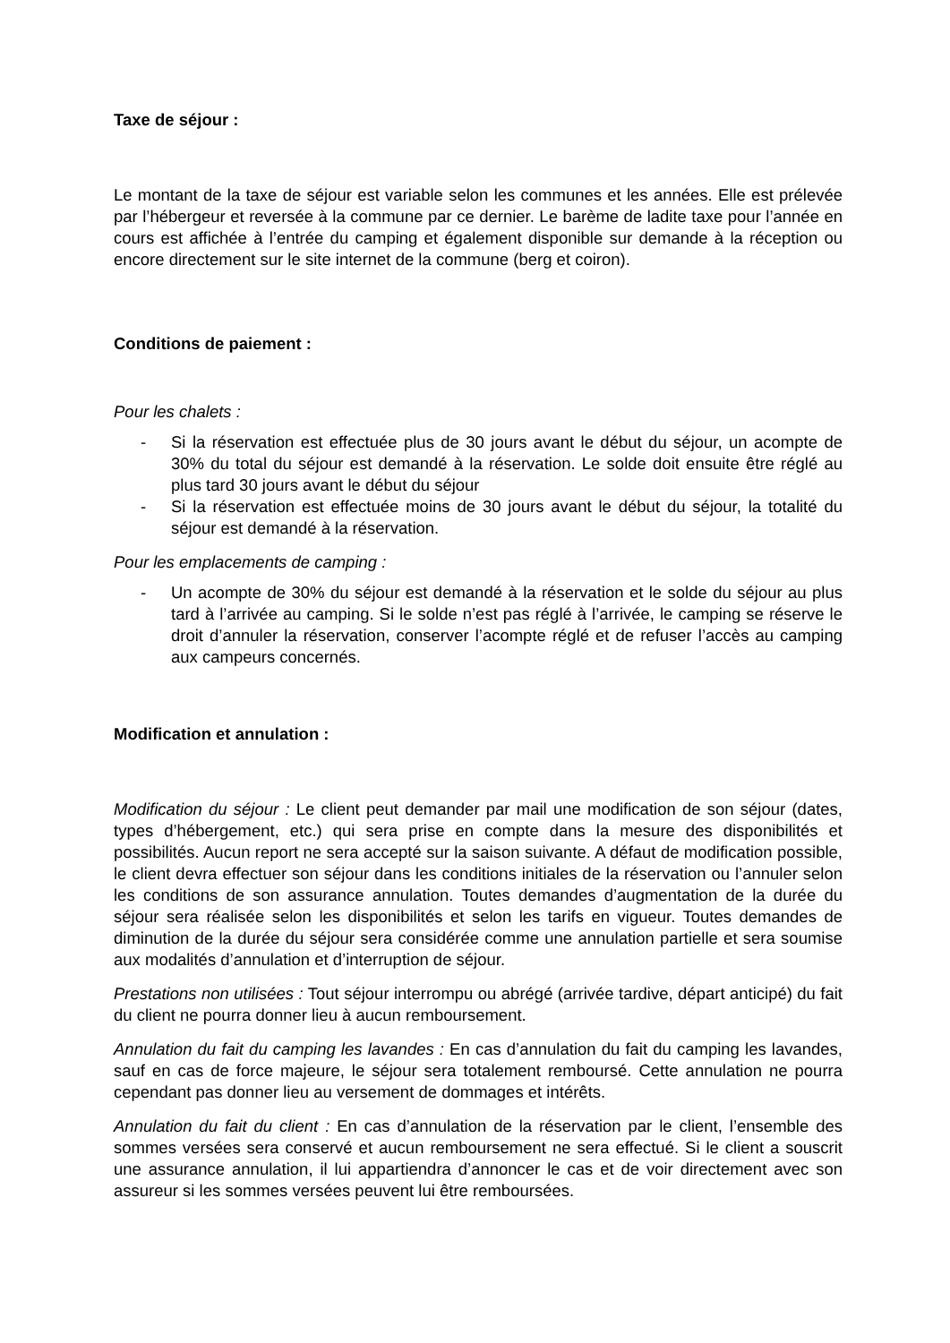Taxe de séjour :
Le montant de la taxe de séjour est variable selon les communes et les années. Elle est prélevée par l’hébergeur et reversée à la commune par ce dernier. Le barème de ladite taxe pour l’année en cours est affichée à l’entrée du camping et également disponible sur demande à la réception ou encore directement sur le site internet de la commune (berg et coiron).
Conditions de paiement :
Pour les chalets :
- Si la réservation est effectuée plus de 30 jours avant le début du séjour, un acompte de 30% du total du séjour est demandé à la réservation. Le solde doit ensuite être réglé au plus tard 30 jours avant le début du séjour
- Si la réservation est effectuée moins de 30 jours avant le début du séjour, la totalité du séjour est demandé à la réservation.
Pour les emplacements de camping :
- Un acompte de 30% du séjour est demandé à la réservation et le solde du séjour au plus tard à l’arrivée au camping. Si le solde n’est pas réglé à l’arrivée, le camping se réserve le droit d’annuler la réservation, conserver l’acompte réglé et de refuser l’accès au camping aux campeurs concernés.
Modification et annulation :
Modification du séjour : Le client peut demander par mail une modification de son séjour (dates, types d’hébergement, etc.) qui sera prise en compte dans la mesure des disponibilités et possibilités. Aucun report ne sera accepté sur la saison suivante. A défaut de modification possible, le client devra effectuer son séjour dans les conditions initiales de la réservation ou l’annuler selon les conditions de son assurance annulation. Toutes demandes d’augmentation de la durée du séjour sera réalisée selon les disponibilités et selon les tarifs en vigueur. Toutes demandes de diminution de la durée du séjour sera considérée comme une annulation partielle et sera soumise aux modalités d’annulation et d’interruption de séjour.
Prestations non utilisées : Tout séjour interrompu ou abrégé (arrivée tardive, départ anticipé) du fait du client ne pourra donner lieu à aucun remboursement.
Annulation du fait du camping les lavandes : En cas d’annulation du fait du camping les lavandes, sauf en cas de force majeure, le séjour sera totalement remboursé. Cette annulation ne pourra cependant pas donner lieu au versement de dommages et intérêts.
Annulation du fait du client : En cas d’annulation de la réservation par le client, l’ensemble des sommes versées sera conservé et aucun remboursement ne sera effectué. Si le client a souscrit une assurance annulation, il lui appartiendra d’annoncer le cas et de voir directement avec son assureur si les sommes versées peuvent lui être remboursées.